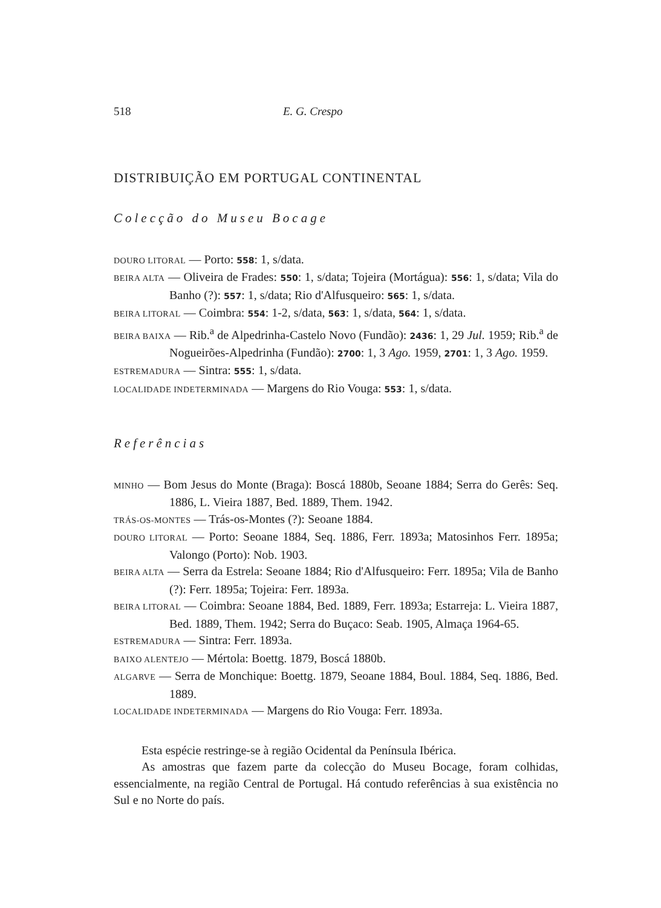518 E. G. Crespo
DISTRIBUIÇÃO EM PORTUGAL CONTINENTAL
Colecção do Museu Bocage
DOURO LITORAL — Porto: 558: 1, s/data.
BEIRA ALTA — Oliveira de Frades: 550: 1, s/data; Tojeira (Mortágua): 556: 1, s/data; Vila do Banho (?): 557: 1, s/data; Rio d'Alfusqueiro: 565: 1, s/data.
BEIRA LITORAL — Coimbra: 554: 1-2, s/data, 563: 1, s/data, 564: 1, s/data.
BEIRA BAIXA — Rib.<sup>a</sup> de Alpedrinha-Castelo Novo (Fundão): 2436: 1, 29 Jul. 1959; Rib.<sup>a</sup> de Nogueirões-Alpedrinha (Fundão): 2700: 1, 3 Ago. 1959, 2701: 1, 3 Ago. 1959.
ESTREMADURA — Sintra: 555: 1, s/data.
LOCALIDADE INDETERMINADA — Margens do Rio Vouga: 553: 1, s/data.
Referências
MINHO — Bom Jesus do Monte (Braga): Boscá 1880b, Seoane 1884; Serra do Gerês: Seq. 1886, L. Vieira 1887, Bed. 1889, Them. 1942.
TRÁS-OS-MONTES — Trás-os-Montes (?): Seoane 1884.
DOURO LITORAL — Porto: Seoane 1884, Seq. 1886, Ferr. 1893a; Matosinhos Ferr. 1895a; Valongo (Porto): Nob. 1903.
BEIRA ALTA — Serra da Estrela: Seoane 1884; Rio d'Alfusqueiro: Ferr. 1895a; Vila de Banho (?): Ferr. 1895a; Tojeira: Ferr. 1893a.
BEIRA LITORAL — Coimbra: Seoane 1884, Bed. 1889, Ferr. 1893a; Estarreja: L. Vieira 1887, Bed. 1889, Them. 1942; Serra do Buçaco: Seab. 1905, Almaça 1964-65.
ESTREMADURA — Sintra: Ferr. 1893a.
BAIXO ALENTEJO — Mértola: Boettg. 1879, Boscá 1880b.
ALGARVE — Serra de Monchique: Boettg. 1879, Seoane 1884, Boul. 1884, Seq. 1886, Bed. 1889.
LOCALIDADE INDETERMINADA — Margens do Rio Vouga: Ferr. 1893a.
Esta espécie restringe-se à região Ocidental da Península Ibérica.
As amostras que fazem parte da colecção do Museu Bocage, foram colhidas, essencialmente, na região Central de Portugal. Há contudo referências à sua existência no Sul e no Norte do país.